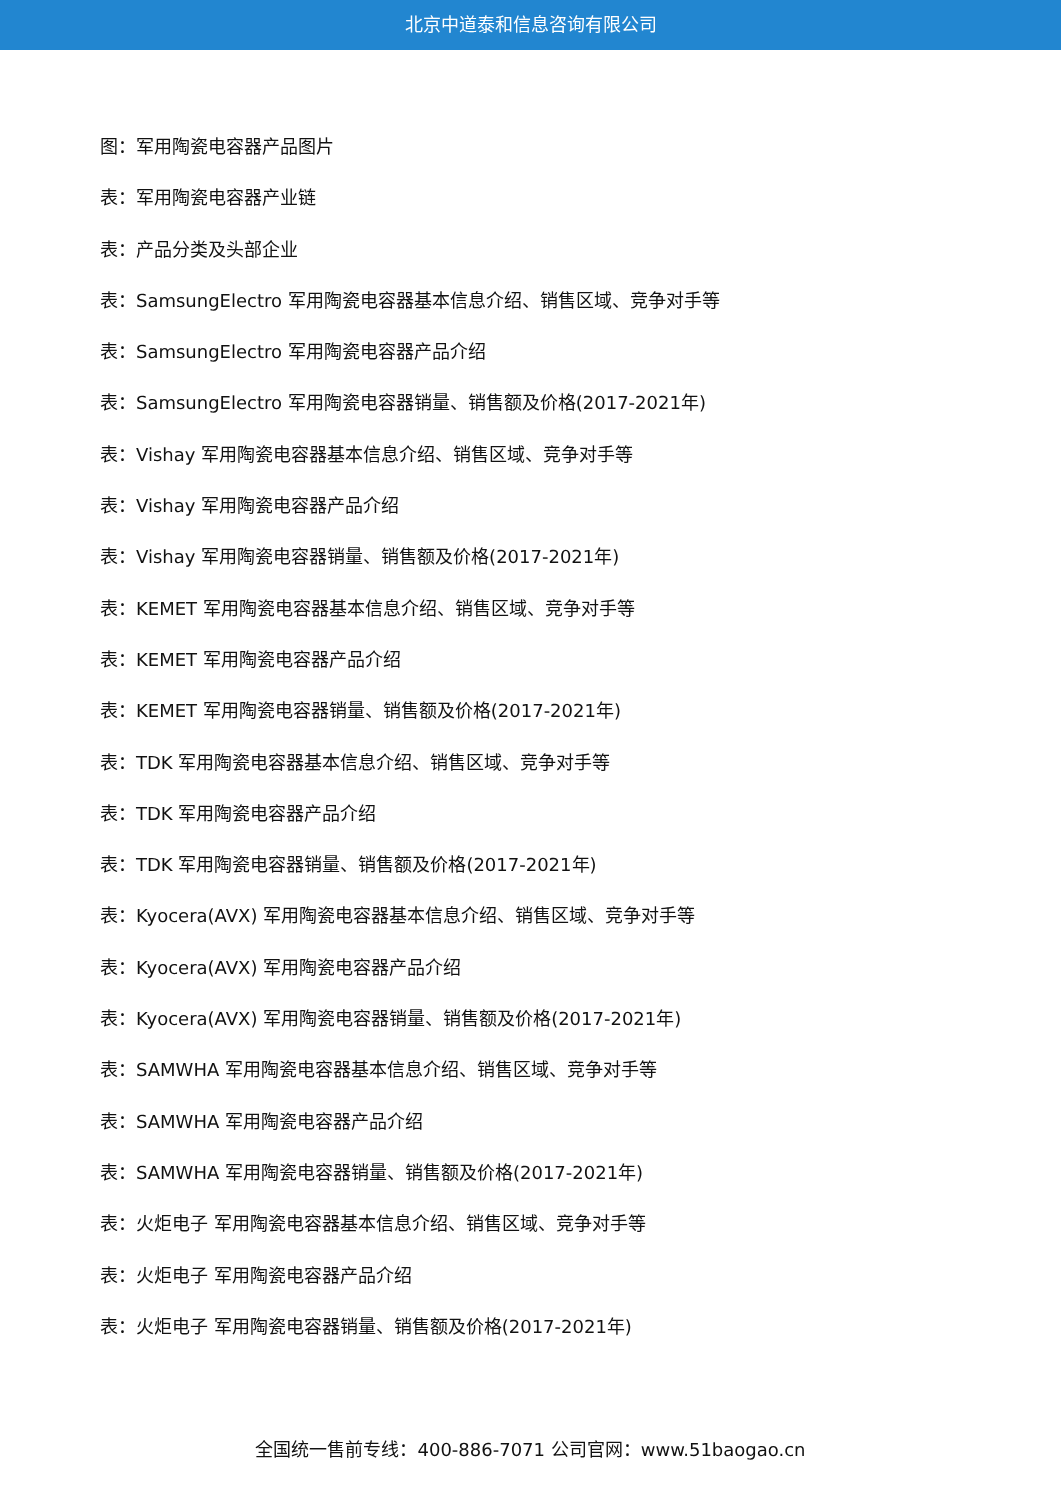北京中道泰和信息咨询有限公司
图：军用陶瓷电容器产品图片
表：军用陶瓷电容器产业链
表：产品分类及头部企业
表：SamsungElectro 军用陶瓷电容器基本信息介绍、销售区域、竞争对手等
表：SamsungElectro 军用陶瓷电容器产品介绍
表：SamsungElectro 军用陶瓷电容器销量、销售额及价格(2017-2021年)
表：Vishay 军用陶瓷电容器基本信息介绍、销售区域、竞争对手等
表：Vishay 军用陶瓷电容器产品介绍
表：Vishay 军用陶瓷电容器销量、销售额及价格(2017-2021年)
表：KEMET 军用陶瓷电容器基本信息介绍、销售区域、竞争对手等
表：KEMET 军用陶瓷电容器产品介绍
表：KEMET 军用陶瓷电容器销量、销售额及价格(2017-2021年)
表：TDK 军用陶瓷电容器基本信息介绍、销售区域、竞争对手等
表：TDK 军用陶瓷电容器产品介绍
表：TDK 军用陶瓷电容器销量、销售额及价格(2017-2021年)
表：Kyocera(AVX) 军用陶瓷电容器基本信息介绍、销售区域、竞争对手等
表：Kyocera(AVX) 军用陶瓷电容器产品介绍
表：Kyocera(AVX) 军用陶瓷电容器销量、销售额及价格(2017-2021年)
表：SAMWHA 军用陶瓷电容器基本信息介绍、销售区域、竞争对手等
表：SAMWHA 军用陶瓷电容器产品介绍
表：SAMWHA 军用陶瓷电容器销量、销售额及价格(2017-2021年)
表：火炬电子 军用陶瓷电容器基本信息介绍、销售区域、竞争对手等
表：火炬电子 军用陶瓷电容器产品介绍
表：火炬电子 军用陶瓷电容器销量、销售额及价格(2017-2021年)
全国统一售前专线：400-886-7071 公司官网：www.51baogao.cn